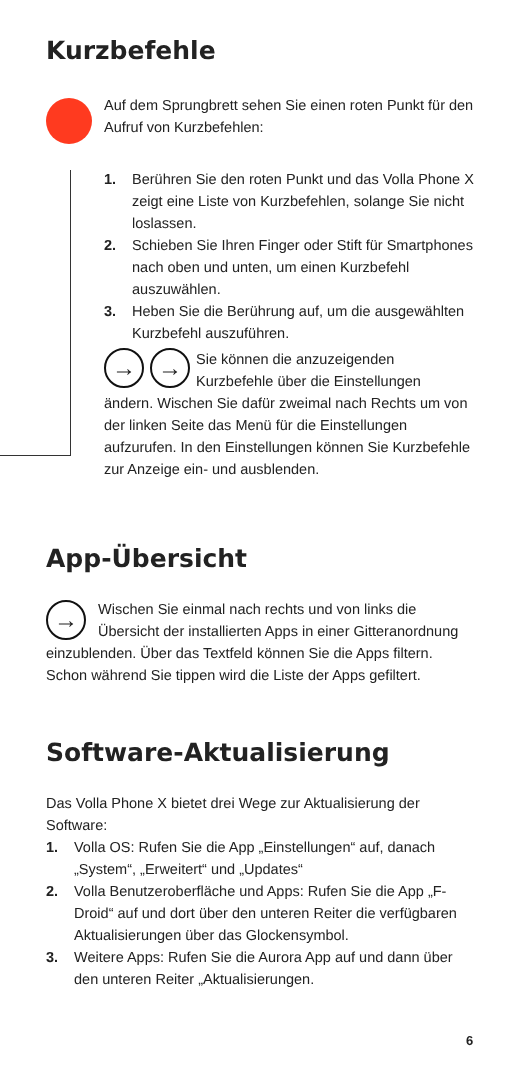Kurzbefehle
Auf dem Sprungbrett sehen Sie einen roten Punkt für den Aufruf von Kurzbefehlen:
1. Berühren Sie den roten Punkt und das Volla Phone X zeigt eine Liste von Kurzbefehlen, solange Sie nicht loslassen.
2. Schieben Sie Ihren Finger oder Stift für Smartphones nach oben und unten, um einen Kurzbefehl auszuwählen.
3. Heben Sie die Berührung auf, um die ausgewählten Kurzbefehl auszuführen.
→ → Sie können die anzuzeigenden Kurzbefehle über die Einstellungen ändern. Wischen Sie dafür zweimal nach Rechts um von der linken Seite das Menü für die Einstellungen aufzurufen. In den Einstellungen können Sie Kurzbefehle zur Anzeige ein- und ausblenden.
App-Übersicht
→ Wischen Sie einmal nach rechts und von links die Übersicht der installierten Apps in einer Gitteranordnung einzublenden. Über das Textfeld können Sie die Apps filtern. Schon während Sie tippen wird die Liste der Apps gefiltert.
Software-Aktualisierung
Das Volla Phone X bietet drei Wege zur Aktualisierung der Software:
1. Volla OS: Rufen Sie die App „Einstellungen“ auf, danach „System“, „Erweitert“ und „Updates“
2. Volla Benutzeroberfläche und Apps: Rufen Sie die App „F-Droid“ auf und dort über den unteren Reiter die verfügbaren Aktualisierungen über das Glockensymbol.
3. Weitere Apps: Rufen Sie die Aurora App auf und dann über den unteren Reiter „Aktualisierungen.
6